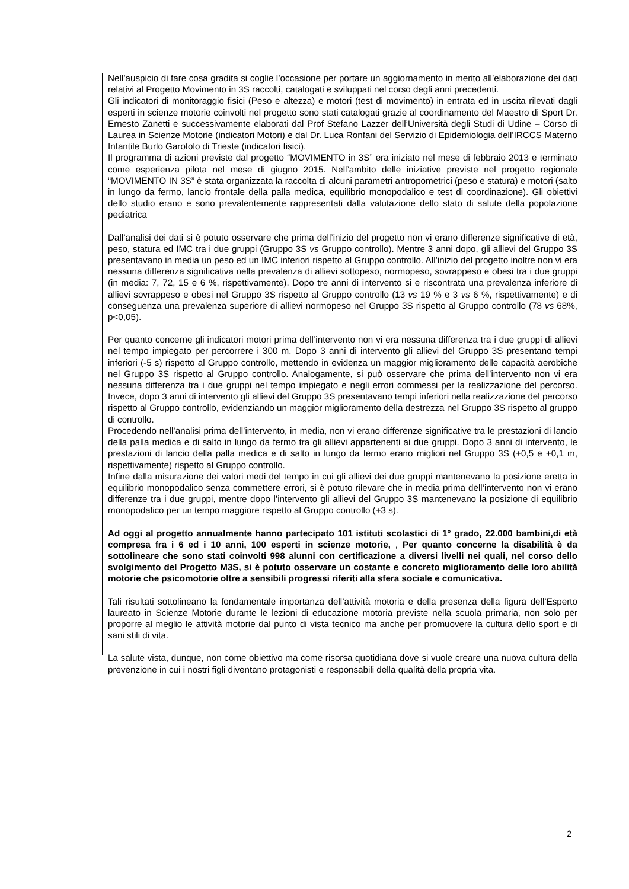Nell’auspicio di fare cosa gradita si coglie l’occasione per portare un aggiornamento in merito all’elaborazione dei dati relativi al Progetto Movimento in 3S raccolti, catalogati e sviluppati nel corso degli anni precedenti.
Gli indicatori di monitoraggio fisici (Peso e altezza) e motori (test di movimento) in entrata ed in uscita rilevati dagli esperti in scienze motorie coinvolti nel progetto sono stati catalogati grazie al coordinamento del Maestro di Sport Dr. Ernesto Zanetti e successivamente elaborati dal Prof Stefano Lazzer dell’Università degli Studi di Udine – Corso di Laurea in Scienze Motorie (indicatori Motori) e dal Dr. Luca Ronfani del Servizio di Epidemiologia dell’IRCCS Materno Infantile Burlo Garofolo di Trieste (indicatori fisici).
Il programma di azioni previste dal progetto “MOVIMENTO in 3S” era iniziato nel mese di febbraio 2013 e terminato come esperienza pilota nel mese di giugno 2015. Nell’ambito delle iniziative previste nel progetto regionale “MOVIMENTO IN 3S” è stata organizzata la raccolta di alcuni parametri antropometrici (peso e statura) e motori (salto in lungo da fermo, lancio frontale della palla medica, equilibrio monopodalico e test di coordinazione). Gli obiettivi dello studio erano e sono prevalentemente rappresentati dalla valutazione dello stato di salute della popolazione pediatrica
Dall’analisi dei dati si è potuto osservare che prima dell’inizio del progetto non vi erano differenze significative di età, peso, statura ed IMC tra i due gruppi (Gruppo 3S vs Gruppo controllo). Mentre 3 anni dopo, gli allievi del Gruppo 3S presentavano in media un peso ed un IMC inferiori rispetto al Gruppo controllo. All’inizio del progetto inoltre non vi era nessuna differenza significativa nella prevalenza di allievi sottopeso, normopeso, sovrappeso e obesi tra i due gruppi (in media: 7, 72, 15 e 6 %, rispettivamente). Dopo tre anni di intervento si e riscontrata una prevalenza inferiore di allievi sovrappeso e obesi nel Gruppo 3S rispetto al Gruppo controllo (13 vs 19 % e 3 vs 6 %, rispettivamente) e di conseguenza una prevalenza superiore di allievi normopeso nel Gruppo 3S rispetto al Gruppo controllo (78 vs 68%, p<0,05).
Per quanto concerne gli indicatori motori prima dell’intervento non vi era nessuna differenza tra i due gruppi di allievi nel tempo impiegato per percorrere i 300 m. Dopo 3 anni di intervento gli allievi del Gruppo 3S presentano tempi inferiori (-5 s) rispetto al Gruppo controllo, mettendo in evidenza un maggior miglioramento delle capacità aerobiche nel Gruppo 3S rispetto al Gruppo controllo. Analogamente, si può osservare che prima dell’intervento non vi era nessuna differenza tra i due gruppi nel tempo impiegato e negli errori commessi per la realizzazione del percorso. Invece, dopo 3 anni di intervento gli allievi del Gruppo 3S presentavano tempi inferiori nella realizzazione del percorso rispetto al Gruppo controllo, evidenziando un maggior miglioramento della destrezza nel Gruppo 3S rispetto al gruppo di controllo.
Procedendo nell’analisi prima dell’intervento, in media, non vi erano differenze significative tra le prestazioni di lancio della palla medica e di salto in lungo da fermo tra gli allievi appartenenti ai due gruppi. Dopo 3 anni di intervento, le prestazioni di lancio della palla medica e di salto in lungo da fermo erano migliori nel Gruppo 3S (+0,5 e +0,1 m, rispettivamente) rispetto al Gruppo controllo.
Infine dalla misurazione dei valori medi del tempo in cui gli allievi dei due gruppi mantenevano la posizione eretta in equilibrio monopodalico senza commettere errori, si è potuto rilevare che in media prima dell’intervento non vi erano differenze tra i due gruppi, mentre dopo l’intervento gli allievi del Gruppo 3S mantenevano la posizione di equilibrio monopodalico per un tempo maggiore rispetto al Gruppo controllo (+3 s).
Ad oggi al progetto annualmente hanno partecipato 101 istituti scolastici di 1° grado, 22.000 bambini,di età compresa fra i 6 ed i 10 anni, 100 esperti in scienze motorie, , Per quanto concerne la disabilità è da sottolineare che sono stati coinvolti 998 alunni con certificazione a diversi livelli nei quali, nel corso dello svolgimento del Progetto M3S, si è potuto osservare un costante e concreto miglioramento delle loro abilità motorie che psicomotorie oltre a sensibili progressi riferiti alla sfera sociale e comunicativa.
Tali risultati sottolineano la fondamentale importanza dell’attività motoria e della presenza della figura dell’Esperto laureato in Scienze Motorie durante le lezioni di educazione motoria previste nella scuola primaria, non solo per proporre al meglio le attività motorie dal punto di vista tecnico ma anche per promuovere la cultura dello sport e di sani stili di vita.
La salute vista, dunque, non come obiettivo ma come risorsa quotidiana dove si vuole creare una nuova cultura della prevenzione in cui i nostri figli diventano protagonisti e responsabili della qualità della propria vita.
2